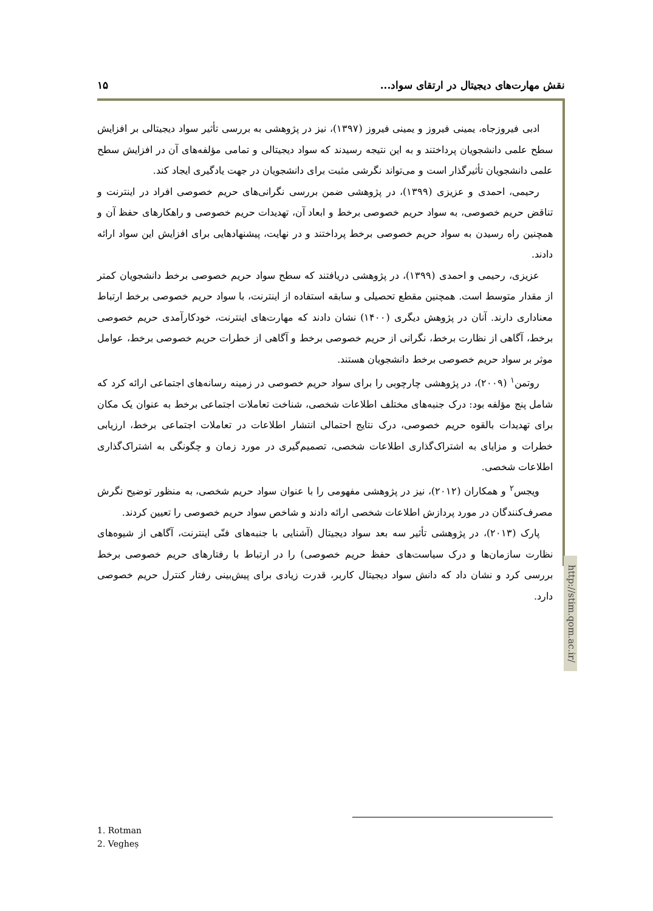نقش مهارت‌های دیجیتال در ارتقای سواد... ۱۵
http://stim.qom.ac.ir/
ادبی فیروزجاه، یمینی فیروز و یمینی فیروز (۱۳۹۷)، نیز در پژوهشی به بررسی تأثیر سواد دیجیتالی بر افزایش سطح علمی دانشجویان پرداختند و به این نتیجه رسیدند که سواد دیجیتالی و تمامی مؤلفه‌های آن در افزایش سطح علمی دانشجویان تأثیرگذار است و می‌تواند نگرشی مثبت برای دانشجویان در جهت یادگیری ایجاد کند.
رحیمی، احمدی و عزیزی (۱۳۹۹)، در پژوهشی ضمن بررسی نگرانی‌های حریم خصوصی افراد در اینترنت و تناقض حریم خصوصی، به سواد حریم خصوصی برخط و ابعاد آن، تهدیدات حریم خصوصی و راهکارهای حفظ آن و همچنین راه رسیدن به سواد حریم خصوصی برخط پرداختند و در نهایت، پیشنهادهایی برای افزایش این سواد ارائه دادند.
عزیزی، رحیمی و احمدی (۱۳۹۹)، در پژوهشی دریافتند که سطح سواد حریم خصوصی برخط دانشجویان کمتر از مقدار متوسط است. همچنین مقطع تحصیلی و سابقه استفاده از اینترنت، با سواد حریم خصوصی برخط ارتباط معناداری دارند. آنان در پژوهش دیگری (۱۴۰۰) نشان دادند که مهارت‌های اینترنت، خودکارآمدی حریم خصوصی برخط، آگاهی از نظارت برخط، نگرانی از حریم خصوصی برخط و آگاهی از خطرات حریم خصوصی برخط، عوامل موثر بر سواد حریم خصوصی برخط دانشجویان هستند.
روتمن<sup>۱</sup> (۲۰۰۹)، در پژوهشی چارچوبی را برای سواد حریم خصوصی در زمینه رسانه‌های اجتماعی ارائه کرد که شامل پنج مؤلفه بود: درک جنبه‌های مختلف اطلاعات شخصی، شناخت تعاملات اجتماعی برخط به عنوان یک مکان برای تهدیدات بالقوه حریم خصوصی، درک نتایج احتمالی انتشار اطلاعات در تعاملات اجتماعی برخط، ارزیابی خطرات و مزایای به اشتراک‌گذاری اطلاعات شخصی، تصمیم‌گیری در مورد زمان و چگونگی به اشتراک‌گذاری اطلاعات شخصی.
ویجس<sup>۲</sup> و همکاران (۲۰۱۲)، نیز در پژوهشی مفهومی را با عنوان سواد حریم شخصی، به منظور توضیح نگرش مصرف‌کنندگان در مورد پردازش اطلاعات شخصی ارائه دادند و شاخص سواد حریم خصوصی را تعیین کردند.
پارک (۲۰۱۳)، در پژوهشی تأثیر سه بعد سواد دیجیتال (آشنایی با جنبه‌های فنّی اینترنت، آگاهی از شیوه‌های نظارت سازمان‌ها و درک سیاست‌های حفظ حریم خصوصی) را در ارتباط با رفتارهای حریم خصوصی برخط بررسی کرد و نشان داد که دانش سواد دیجیتال کاربر، قدرت زیادی برای پیش‌بینی رفتار کنترل حریم خصوصی دارد.
1. Rotman
2. Vegheș